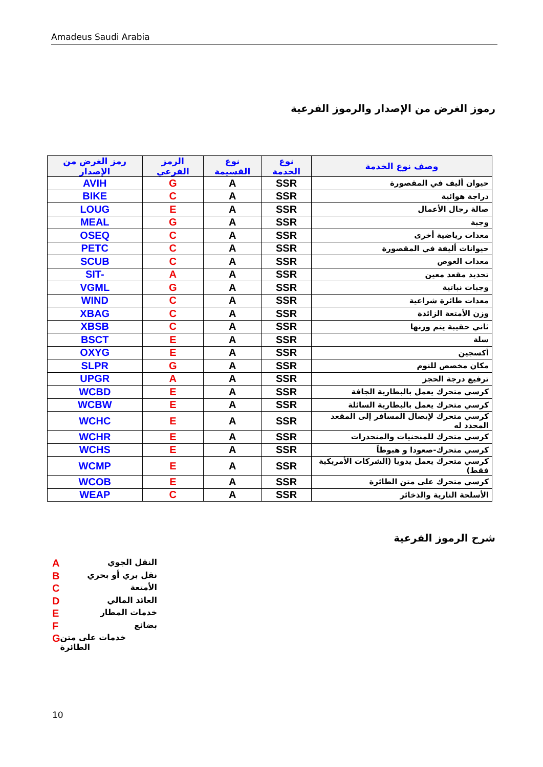Amadeus Saudi Arabia
رموز الغرض من الإصدار والرموز الفرعية
| رمز الغرض من الإصدار | الرمز الفرعي | نوع القسيمة | نوع الخدمة | وصف نوع الخدمة |
| --- | --- | --- | --- | --- |
| AVIH | G | A | SSR | حيوان أليف في المقصورة |
| BIKE | C | A | SSR | دراجة هوائية |
| LOUG | E | A | SSR | صالة رجال الأعمال |
| MEAL | G | A | SSR | وجبة |
| OSEQ | C | A | SSR | معدات رياضية أخرى |
| PETC | C | A | SSR | حيوانات أليفة في المقصورة |
| SCUB | C | A | SSR | معدات الغوص |
| SIT- | A | A | SSR | تحديد مقعد معين |
| VGML | G | A | SSR | وجبات نباتية |
| WIND | C | A | SSR | معدات طائرة شراعية |
| XBAG | C | A | SSR | وزن الأمتعة الزائدة |
| XBSB | C | A | SSR | ثاني حقيبة يتم وزنها |
| BSCT | E | A | SSR | سلة |
| OXYG | E | A | SSR | أكسجين |
| SLPR | G | A | SSR | مكان مخصص للنوم |
| UPGR | A | A | SSR | ترفيع درجة الحجز |
| WCBD | E | A | SSR | كرسي متحرك يعمل بالبطارية الجافة |
| WCBW | E | A | SSR | كرسي متحرك يعمل بالبطارية السائلة |
| WCHC | E | A | SSR | كرسي متحرك لإيصال المسافر إلى المقعد المحدد له |
| WCHR | E | A | SSR | كرسي متحرك للمنحنيات والمنحدرات |
| WCHS | E | A | SSR | كرسي متحرك-صعودا و هبوطاً |
| WCMP | E | A | SSR | كرسي متحرك يعمل يدويا (الشركات الأمريكية فقط) |
| WCOB | E | A | SSR | كرسي متحرك على متن الطائرة |
| WEAP | C | A | SSR | الأسلحة النارية والذخائر |
شرح الرموز الفرعية
A النقل الجوي
B نقل بري أو بحري
C الأمتعة
D العائد المالي
E خدمات المطار
F بضائع
G خدمات على متن الطائرة
10